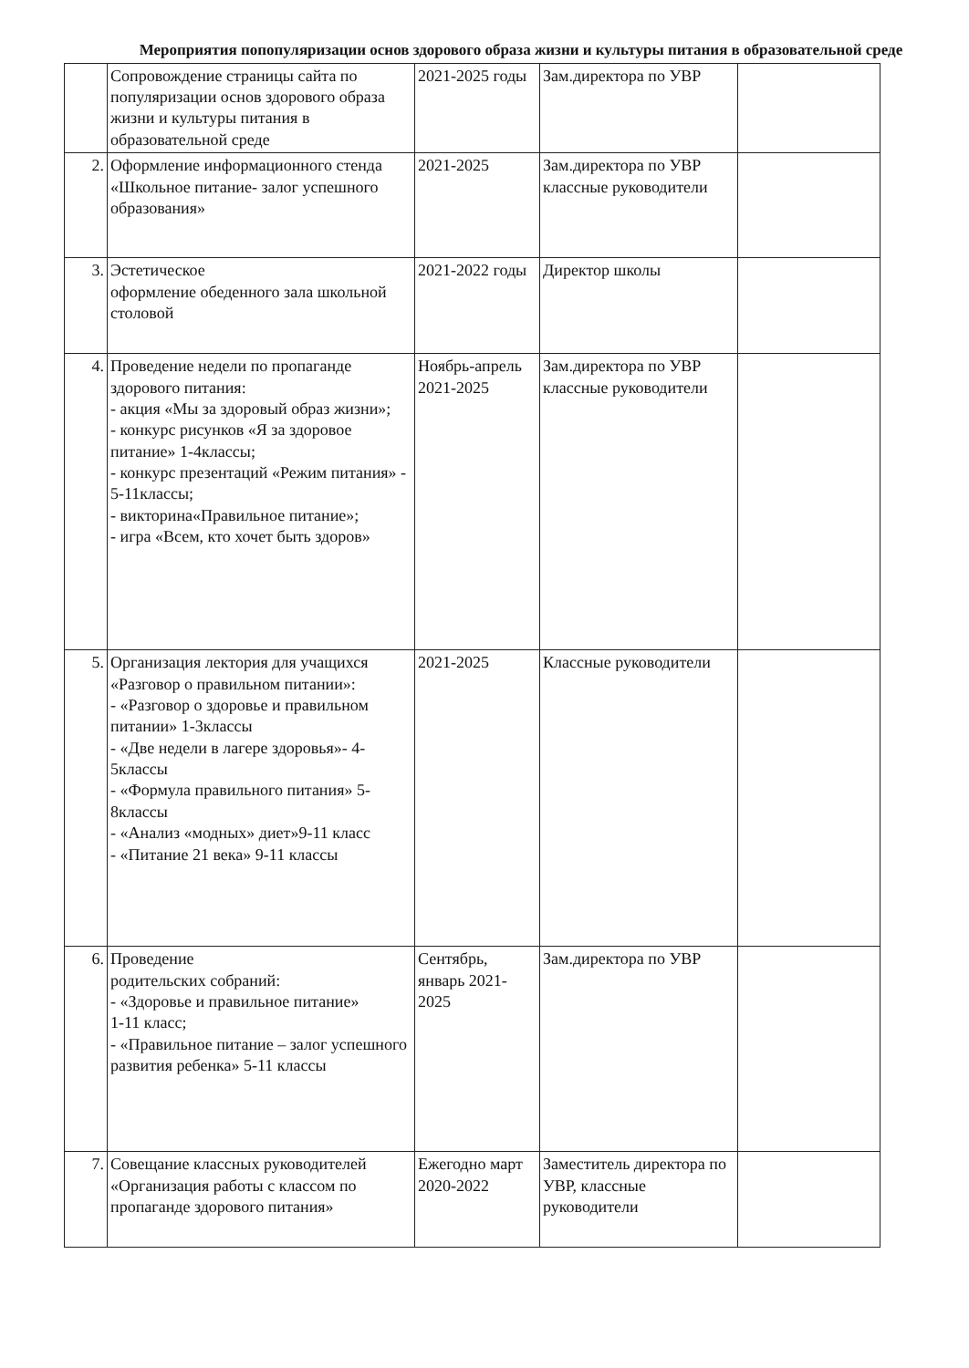Мероприятия попопуляризации основ здорового образа жизни и культуры питания в образовательной среде
| | Сопровождение страницы сайта по популяризации основ здорового образа жизни и культуры питания в образовательной среде | 2021-2025 годы | Зам.директора по УВР | |
| 2. | Оформление информационного стенда «Школьное питание- залог успешного образования» | 2021-2025 | Зам.директора по УВР классные руководители | |
| 3. | Эстетическое оформление обеденного зала школьной столовой | 2021-2022 годы | Директор школы | |
| 4. | Проведение недели по пропаганде здорового питания: - акция «Мы за здоровый образ жизни»; - конкурс рисунков «Я за здоровое питание» 1-4классы; - конкурс презентаций «Режим питания» - 5-11классы; - викторина«Правильное питание»; - игра «Всем, кто хочет быть здоров» | Ноябрь-апрель 2021-2025 | Зам.директора по УВР классные руководители | |
| 5. | Организация лектория для учащихся «Разговор о правильном питании»: - «Разговор о здоровье и правильном питании» 1-3классы - «Две недели в лагере здоровья»- 4-5классы - «Формула правильного питания» 5-8классы - «Анализ «модных» диет»9-11 класс - «Питание 21 века» 9-11 классы | 2021-2025 | Классные руководители | |
| 6. | Проведение родительских собраний: - «Здоровье и правильное питание» 1-11 класс; - «Правильное питание – залог успешного развития ребенка» 5-11 классы | Сентябрь, январь 2021-2025 | Зам.директора по УВР | |
| 7. | Совещание классных руководителей «Организация работы с классом по пропаганде здорового питания» | Ежегодно март 2020-2022 | Заместитель директора по УВР, классные руководители | |